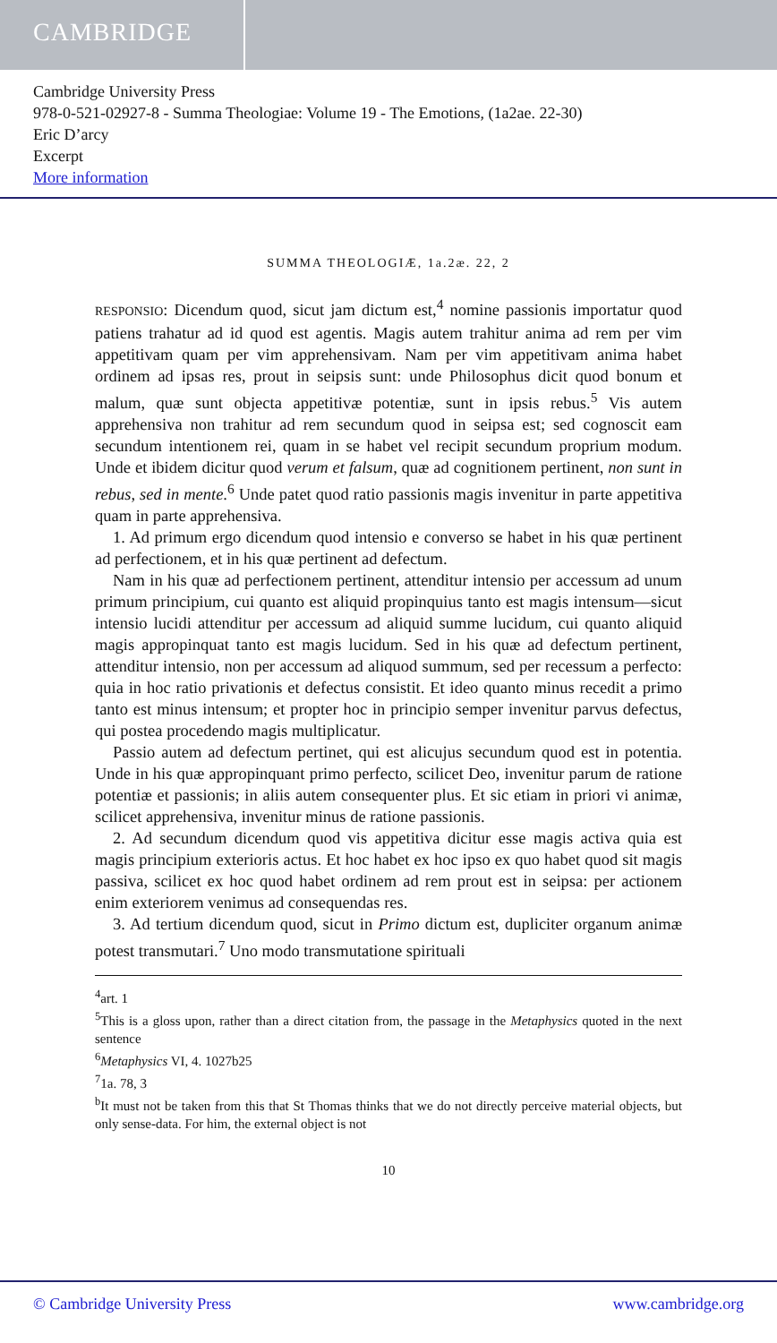CAMBRIDGE
Cambridge University Press
978-0-521-02927-8 - Summa Theologiae: Volume 19 - The Emotions, (1a2ae. 22-30)
Eric D’arcy
Excerpt
More information
SUMMA THEOLOGIÆ, 1a.2æ. 22, 2
RESPONSIO: Dicendum quod, sicut jam dictum est,<sup>4</sup> nomine passionis importatur quod patiens trahatur ad id quod est agentis. Magis autem trahitur anima ad rem per vim appetitivam quam per vim apprehensivam. Nam per vim appetitivam anima habet ordinem ad ipsas res, prout in seipsis sunt: unde Philosophus dicit quod bonum et malum, quæ sunt objecta appetitivæ potentiæ, sunt in ipsis rebus.<sup>5</sup> Vis autem apprehensiva non trahitur ad rem secundum quod in seipsa est; sed cognoscit eam secundum intentionem rei, quam in se habet vel recipit secundum proprium modum. Unde et ibidem dicitur quod verum et falsum, quæ ad cognitionem pertinent, non sunt in rebus, sed in mente.<sup>6</sup> Unde patet quod ratio passionis magis invenitur in parte appetitiva quam in parte apprehensiva.
1. Ad primum ergo dicendum quod intensio e converso se habet in his quæ pertinent ad perfectionem, et in his quæ pertinent ad defectum.
Nam in his quæ ad perfectionem pertinent, attenditur intensio per accessum ad unum primum principium, cui quanto est aliquid propinquius tanto est magis intensum—sicut intensio lucidi attenditur per accessum ad aliquid summe lucidum, cui quanto aliquid magis appropinquat tanto est magis lucidum. Sed in his quæ ad defectum pertinent, attenditur intensio, non per accessum ad aliquod summum, sed per recessum a perfecto: quia in hoc ratio privationis et defectus consistit. Et ideo quanto minus recedit a primo tanto est minus intensum; et propter hoc in principio semper invenitur parvus defectus, qui postea procedendo magis multiplicatur.
Passio autem ad defectum pertinet, qui est alicujus secundum quod est in potentia. Unde in his quæ appropinquant primo perfecto, scilicet Deo, invenitur parum de ratione potentiæ et passionis; in aliis autem consequenter plus. Et sic etiam in priori vi animæ, scilicet apprehensiva, invenitur minus de ratione passionis.
2. Ad secundum dicendum quod vis appetitiva dicitur esse magis activa quia est magis principium exterioris actus. Et hoc habet ex hoc ipso ex quo habet quod sit magis passiva, scilicet ex hoc quod habet ordinem ad rem prout est in seipsa: per actionem enim exteriorem venimus ad consequendas res.
3. Ad tertium dicendum quod, sicut in Primo dictum est, dupliciter organum animæ potest transmutari.<sup>7</sup> Uno modo transmutatione spirituali
<sup>4</sup> art. 1
<sup>5</sup> This is a gloss upon, rather than a direct citation from, the passage in the Metaphysics quoted in the next sentence
<sup>6</sup> Metaphysics VI, 4. 1027b25
<sup>7</sup> 1a. 78, 3
<sup>b</sup> It must not be taken from this that St Thomas thinks that we do not directly perceive material objects, but only sense-data. For him, the external object is not
10
© Cambridge University Press www.cambridge.org